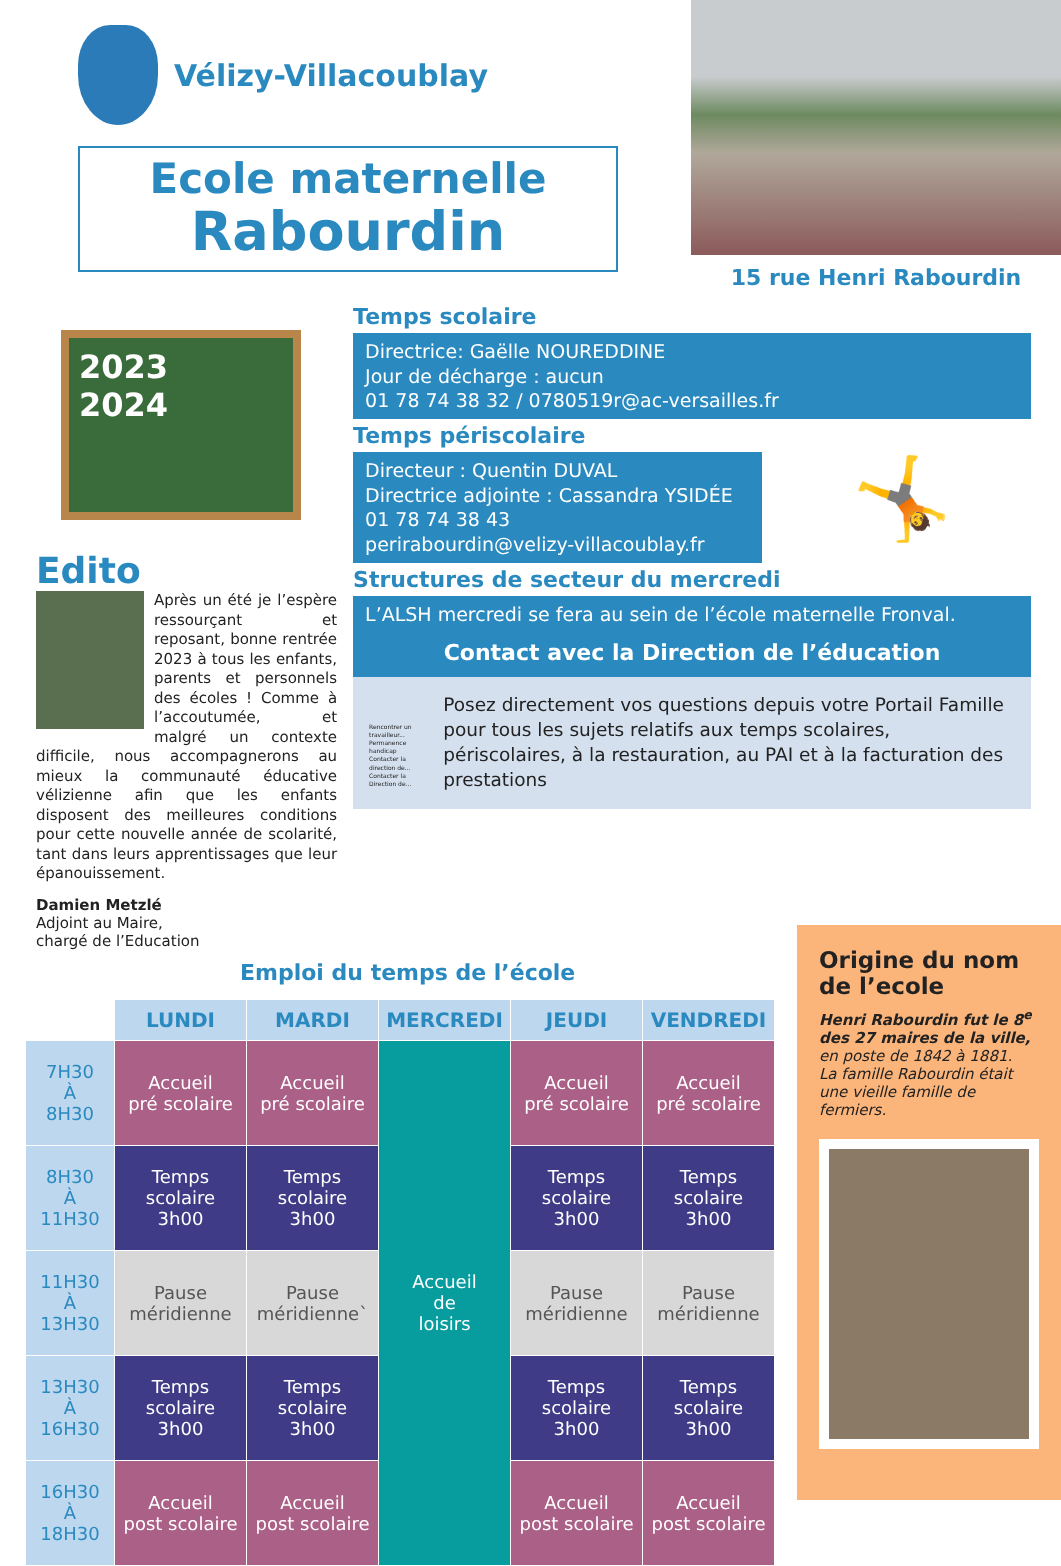Vélizy-Villacoublay
Ecole maternelle
Rabourdin
15 rue Henri Rabourdin
2023
2024
Edito
Après un été je l’espère ressourçant et reposant, bonne rentrée 2023 à tous les enfants, parents et personnels des écoles ! Comme à l’accoutumée, et malgré un contexte difficile, nous accompagnerons au mieux la communauté éducative vélizienne afin que les enfants disposent des meilleures conditions pour cette nouvelle année de scolarité, tant dans leurs apprentissages que leur épanouissement.
Damien Metzlé
Adjoint au Maire,
chargé de l’Education
Temps scolaire
Directrice: Gaëlle NOUREDDINE
Jour de décharge : aucun
01 78 74 38 32 / 0780519r@ac-versailles.fr
Temps périscolaire
Directeur : Quentin DUVAL
Directrice adjointe : Cassandra YSIDÉE
01 78 74 38 43
perirabourdin@velizy-villacoublay.fr
🤸
Structures de secteur du mercredi
L’ALSH mercredi se fera au sein de l’école maternelle Fronval.
Contact avec la Direction de l’éducation
Rencontrer un travailleur... Permanence handicap Contacter la direction de... Contacter la Direction de...
Posez directement vos questions depuis votre Portail Famille pour tous les sujets relatifs aux temps scolaires, périscolaires, à la restauration, au PAI et à la facturation des prestations
Emploi du temps de l’école
| | LUNDI | MARDI | MERCREDI | JEUDI | VENDREDI |
| 7H30 À 8H30 | Accueil pré scolaire | Accueil pré scolaire | Accueil de loisirs | Accueil pré scolaire | Accueil pré scolaire |
| 8H30 À 11H30 | Temps scolaire 3h00 | Temps scolaire 3h00 | | Temps scolaire 3h00 | Temps scolaire 3h00 |
| 11H30 À 13H30 | Pause méridienne | Pause méridienne` | | Pause méridienne | Pause méridienne |
| 13H30 À 16H30 | Temps scolaire 3h00 | Temps scolaire 3h00 | | Temps scolaire 3h00 | Temps scolaire 3h00 |
| 16H30 À 18H30 | Accueil post scolaire | Accueil post scolaire | | Accueil post scolaire | Accueil post scolaire |
Origine du nom de l’ecole
Henri Rabourdin fut le 8<sup>e</sup> des 27 maires de la ville, en poste de 1842 à 1881.
La famille Rabourdin était une vieille famille de fermiers.